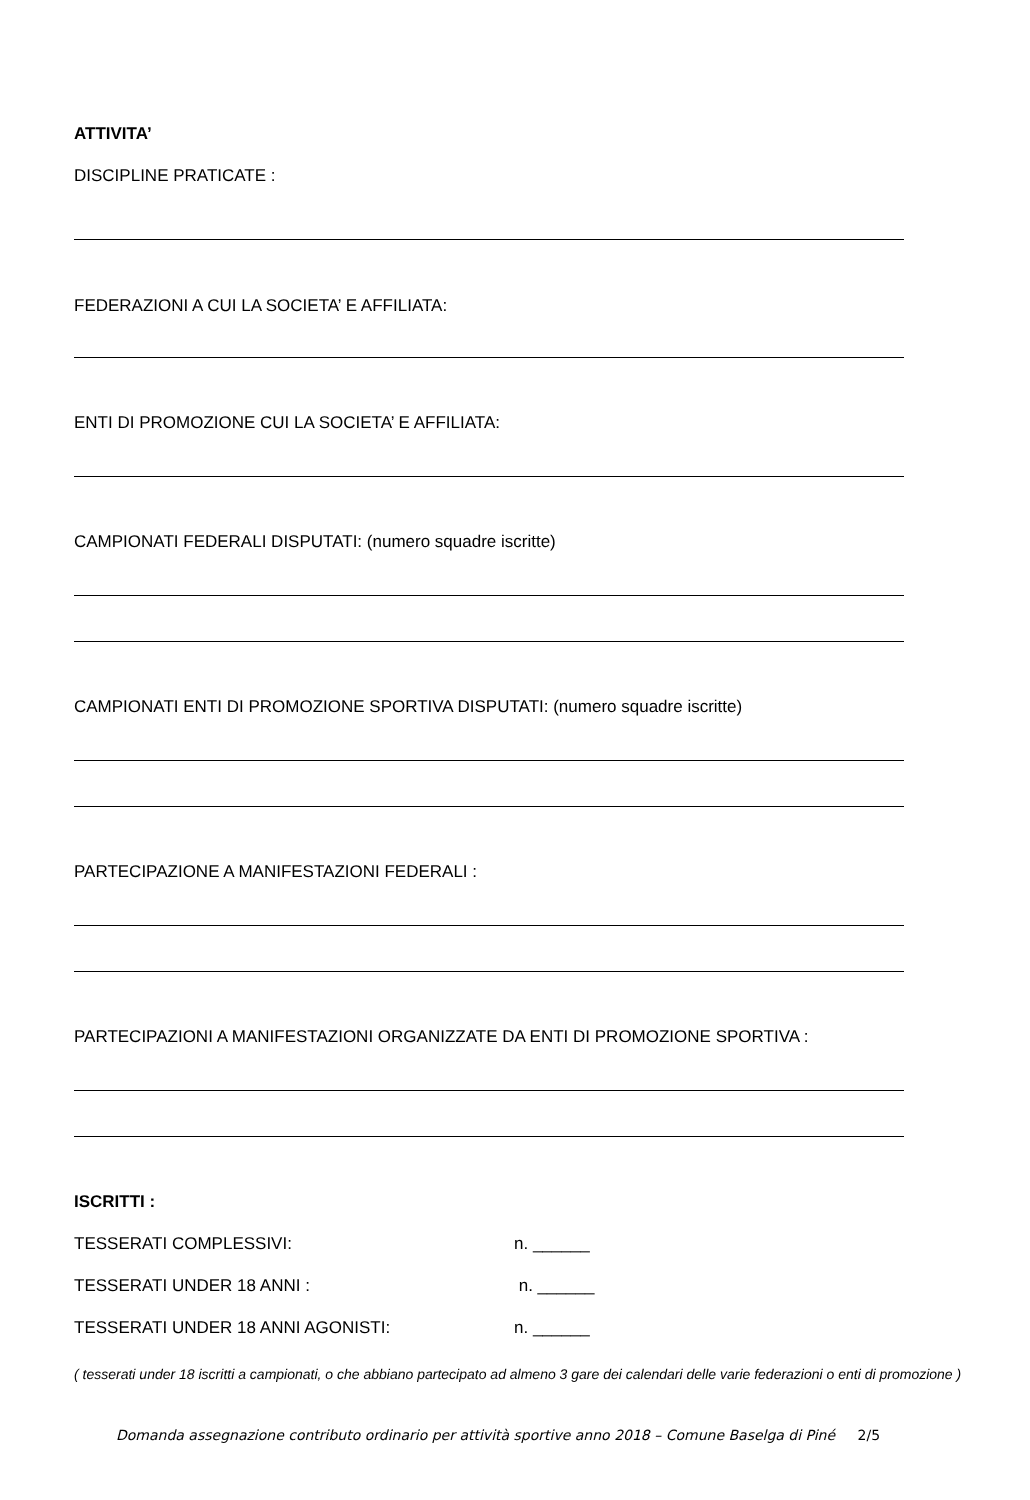ATTIVITA’
DISCIPLINE PRATICATE :
FEDERAZIONI A CUI LA SOCIETA’ E AFFILIATA:
ENTI DI PROMOZIONE CUI LA SOCIETA’ E AFFILIATA:
CAMPIONATI FEDERALI DISPUTATI: (numero squadre iscritte)
CAMPIONATI ENTI DI PROMOZIONE SPORTIVA DISPUTATI: (numero squadre iscritte)
PARTECIPAZIONE A MANIFESTAZIONI FEDERALI :
PARTECIPAZIONI A MANIFESTAZIONI ORGANIZZATE DA ENTI DI PROMOZIONE SPORTIVA :
ISCRITTI :
TESSERATI COMPLESSIVI: n. ______
TESSERATI UNDER 18 ANNI : n. ______
TESSERATI UNDER 18 ANNI AGONISTI: n. ______
( tesserati under 18 iscritti a campionati, o che abbiano partecipato ad almeno 3 gare dei calendari delle varie federazioni o enti di promozione )
Domanda assegnazione contributo ordinario per attività sportive anno 2018 – Comune Baselga di Piné 2/5